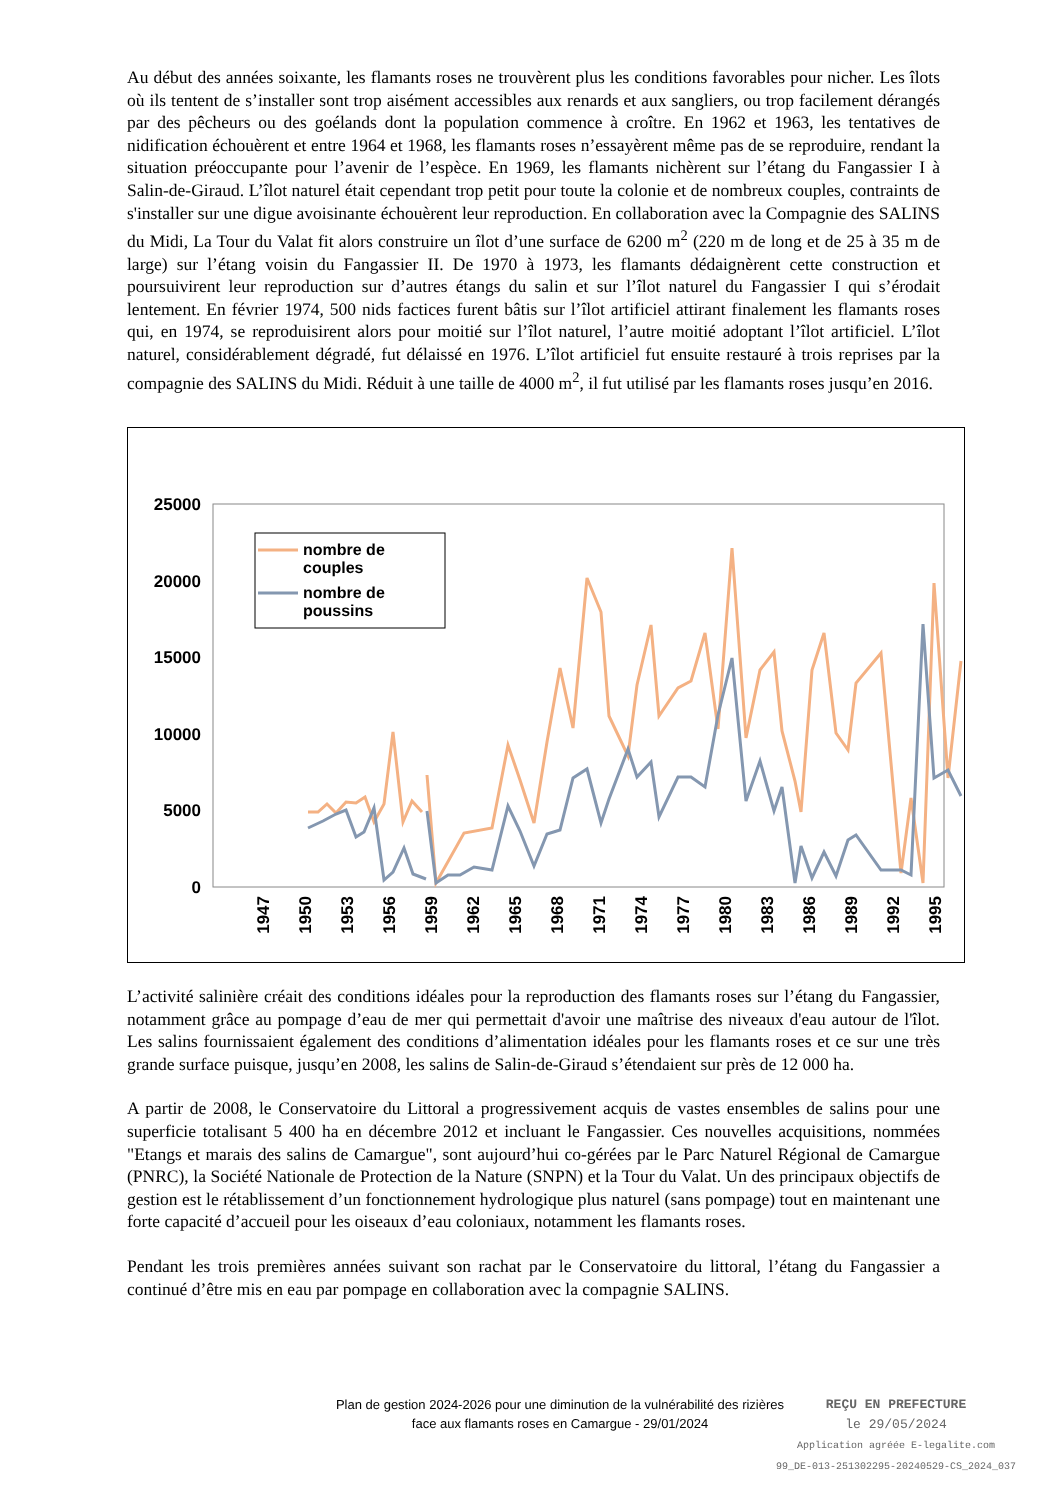Au début des années soixante, les flamants roses ne trouvèrent plus les conditions favorables pour nicher. Les îlots où ils tentent de s’installer sont trop aisément accessibles aux renards et aux sangliers, ou trop facilement dérangés par des pêcheurs ou des goélands dont la population commence à croître. En 1962 et 1963, les tentatives de nidification échouèrent et entre 1964 et 1968, les flamants roses n’essayèrent même pas de se reproduire, rendant la situation préoccupante pour l’avenir de l’espèce. En 1969, les flamants nichèrent sur l’étang du Fangassier I à Salin-de-Giraud. L’îlot naturel était cependant trop petit pour toute la colonie et de nombreux couples, contraints de s'installer sur une digue avoisinante échouèrent leur reproduction. En collaboration avec la Compagnie des SALINS du Midi, La Tour du Valat fit alors construire un îlot d’une surface de 6200 m<sup>2</sup> (220 m de long et de 25 à 35 m de large) sur l’étang voisin du Fangassier II. De 1970 à 1973, les flamants dédaignèrent cette construction et poursuivirent leur reproduction sur d’autres étangs du salin et sur l’îlot naturel du Fangassier I qui s’érodait lentement. En février 1974, 500 nids factices furent bâtis sur l’îlot artificiel attirant finalement les flamants roses qui, en 1974, se reproduisirent alors pour moitié sur l’îlot naturel, l’autre moitié adoptant l’îlot artificiel. L’îlot naturel, considérablement dégradé, fut délaissé en 1976. L’îlot artificiel fut ensuite restauré à trois reprises par la compagnie des SALINS du Midi. Réduit à une taille de 4000 m<sup>2</sup>, il fut utilisé par les flamants roses jusqu’en 2016.
25000
20000
15000
10000
5000
0
nombre de
couples
nombre de
poussins
1947
1950
1953
1956
1959
1962
1965
1968
1971
1974
1977
1980
1983
1986
1989
1992
1995
L’activité salinière créait des conditions idéales pour la reproduction des flamants roses sur l’étang du Fangassier, notamment grâce au pompage d’eau de mer qui permettait d'avoir une maîtrise des niveaux d'eau autour de l'îlot. Les salins fournissaient également des conditions d’alimentation idéales pour les flamants roses et ce sur une très grande surface puisque, jusqu’en 2008, les salins de Salin-de-Giraud s’étendaient sur près de 12 000 ha.
A partir de 2008, le Conservatoire du Littoral a progressivement acquis de vastes ensembles de salins pour une superficie totalisant 5 400 ha en décembre 2012 et incluant le Fangassier. Ces nouvelles acquisitions, nommées "Etangs et marais des salins de Camargue", sont aujourd’hui co-gérées par le Parc Naturel Régional de Camargue (PNRC), la Société Nationale de Protection de la Nature (SNPN) et la Tour du Valat. Un des principaux objectifs de gestion est le rétablissement d’un fonctionnement hydrologique plus naturel (sans pompage) tout en maintenant une forte capacité d’accueil pour les oiseaux d’eau coloniaux, notamment les flamants roses.
Pendant les trois premières années suivant son rachat par le Conservatoire du littoral, l’étang du Fangassier a continué d’être mis en eau par pompage en collaboration avec la compagnie SALINS.
Plan de gestion 2024-2026 pour une diminution de la vulnérabilité des rizières
face aux flamants roses en Camargue - 29/01/2024
REÇU EN PREFECTURE
le 29/05/2024
Application agréée E-legalite.com
99_DE-013-251302295-20240529-CS_2024_037